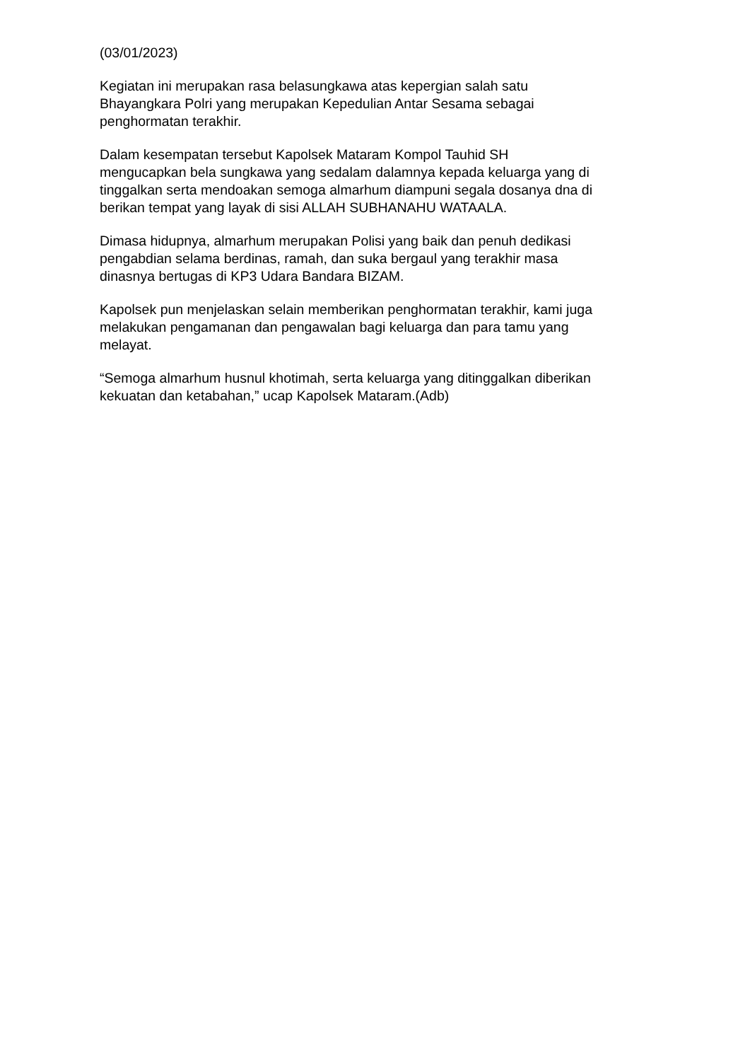(03/01/2023)
Kegiatan ini merupakan rasa belasungkawa atas kepergian salah satu
Bhayangkara Polri yang merupakan Kepedulian Antar Sesama sebagai
penghormatan terakhir.
Dalam kesempatan tersebut Kapolsek Mataram Kompol Tauhid SH
mengucapkan bela sungkawa yang sedalam dalamnya kepada keluarga yang di
tinggalkan serta mendoakan semoga almarhum diampuni segala dosanya dna di
berikan tempat yang layak di sisi ALLAH SUBHANAHU WATAALA.
Dimasa hidupnya, almarhum merupakan Polisi yang baik dan penuh dedikasi
pengabdian selama berdinas, ramah, dan suka bergaul yang terakhir masa
dinasnya bertugas di KP3 Udara Bandara BIZAM.
Kapolsek pun menjelaskan selain memberikan penghormatan terakhir, kami juga
melakukan pengamanan dan pengawalan bagi keluarga dan para tamu yang
melayat.
“Semoga almarhum husnul khotimah, serta keluarga yang ditinggalkan diberikan
kekuatan dan ketabahan,” ucap Kapolsek Mataram.(Adb)